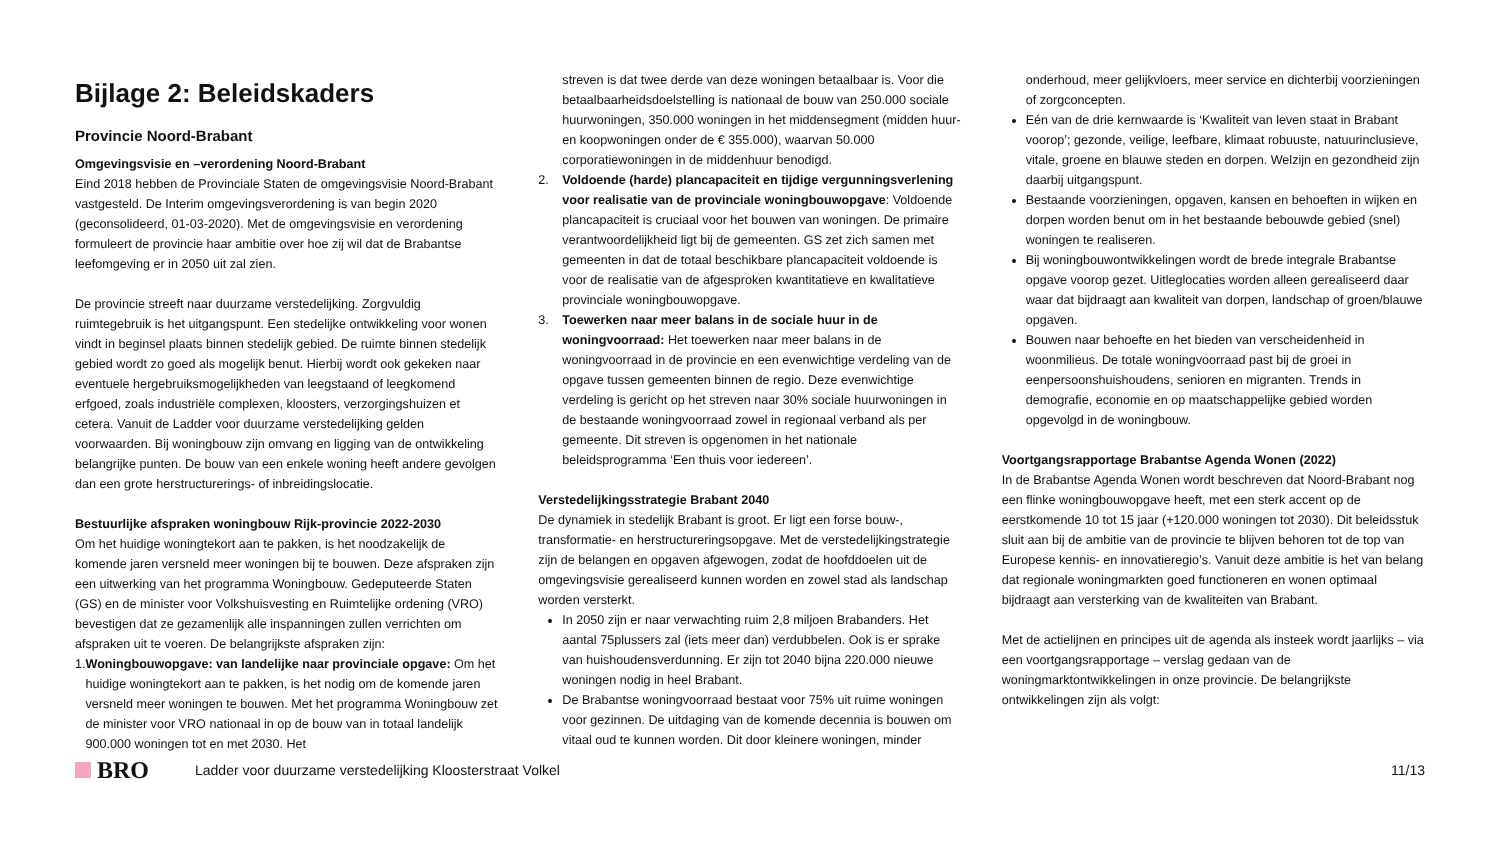Bijlage 2: Beleidskaders
Provincie Noord-Brabant
Omgevingsvisie en –verordening Noord-Brabant
Eind 2018 hebben de Provinciale Staten de omgevingsvisie Noord-Brabant vastgesteld. De Interim omgevingsverordening is van begin 2020 (geconsolideerd, 01-03-2020). Met de omgevingsvisie en verordening formuleert de provincie haar ambitie over hoe zij wil dat de Brabantse leefomgeving er in 2050 uit zal zien.
De provincie streeft naar duurzame verstedelijking. Zorgvuldig ruimtegebruik is het uitgangspunt. Een stedelijke ontwikkeling voor wonen vindt in beginsel plaats binnen stedelijk gebied. De ruimte binnen stedelijk gebied wordt zo goed als mogelijk benut. Hierbij wordt ook gekeken naar eventuele hergebruiksmogelijkheden van leegstaand of leegkomend erfgoed, zoals industriële complexen, kloosters, verzorgingshuizen et cetera. Vanuit de Ladder voor duurzame verstedelijking gelden voorwaarden. Bij woningbouw zijn omvang en ligging van de ontwikkeling belangrijke punten. De bouw van een enkele woning heeft andere gevolgen dan een grote herstructurerings- of inbreidingslocatie.
Bestuurlijke afspraken woningbouw Rijk-provincie 2022-2030
Om het huidige woningtekort aan te pakken, is het noodzakelijk de komende jaren versneld meer woningen bij te bouwen. Deze afspraken zijn een uitwerking van het programma Woningbouw. Gedeputeerde Staten (GS) en de minister voor Volkshuisvesting en Ruimtelijke ordening (VRO) bevestigen dat ze gezamenlijk alle inspanningen zullen verrichten om afspraken uit te voeren. De belangrijkste afspraken zijn:
1. Woningbouwopgave: van landelijke naar provinciale opgave: Om het huidige woningtekort aan te pakken, is het nodig om de komende jaren versneld meer woningen te bouwen. Met het programma Woningbouw zet de minister voor VRO nationaal in op de bouw van in totaal landelijk 900.000 woningen tot en met 2030. Het
streven is dat twee derde van deze woningen betaalbaar is. Voor die betaalbaarheidsdoelstelling is nationaal de bouw van 250.000 sociale huurwoningen, 350.000 woningen in het middensegment (midden huur- en koopwoningen onder de € 355.000), waarvan 50.000 corporatiewoningen in de middenhuur benodigd.
2. Voldoende (harde) plancapaciteit en tijdige vergunningsverlening voor realisatie van de provinciale woningbouwopgave: Voldoende plancapaciteit is cruciaal voor het bouwen van woningen. De primaire verantwoordelijkheid ligt bij de gemeenten. GS zet zich samen met gemeenten in dat de totaal beschikbare plancapaciteit voldoende is voor de realisatie van de afgesproken kwantitatieve en kwalitatieve provinciale woningbouwopgave.
3. Toewerken naar meer balans in de sociale huur in de woningvoorraad: Het toewerken naar meer balans in de woningvoorraad in de provincie en een evenwichtige verdeling van de opgave tussen gemeenten binnen de regio. Deze evenwichtige verdeling is gericht op het streven naar 30% sociale huurwoningen in de bestaande woningvoorraad zowel in regionaal verband als per gemeente. Dit streven is opgenomen in het nationale beleidsprogramma ‘Een thuis voor iedereen’.
Verstedelijkingsstrategie Brabant 2040
De dynamiek in stedelijk Brabant is groot. Er ligt een forse bouw-, transformatie- en herstructureringsopgave. Met de verstedelijkingstrategie zijn de belangen en opgaven afgewogen, zodat de hoofddoelen uit de omgevingsvisie gerealiseerd kunnen worden en zowel stad als landschap worden versterkt.
In 2050 zijn er naar verwachting ruim 2,8 miljoen Brabanders. Het aantal 75plussers zal (iets meer dan) verdubbelen. Ook is er sprake van huishoudensverdunning. Er zijn tot 2040 bijna 220.000 nieuwe woningen nodig in heel Brabant.
De Brabantse woningvoorraad bestaat voor 75% uit ruime woningen voor gezinnen. De uitdaging van de komende decennia is bouwen om vitaal oud te kunnen worden. Dit door kleinere woningen, minder
onderhoud, meer gelijkvloers, meer service en dichterbij voorzieningen of zorgconcepten.
Eén van de drie kernwaarde is ‘Kwaliteit van leven staat in Brabant voorop’; gezonde, veilige, leefbare, klimaat robuuste, natuurinclusieve, vitale, groene en blauwe steden en dorpen. Welzijn en gezondheid zijn daarbij uitgangspunt.
Bestaande voorzieningen, opgaven, kansen en behoeften in wijken en dorpen worden benut om in het bestaande bebouwde gebied (snel) woningen te realiseren.
Bij woningbouwontwikkelingen wordt de brede integrale Brabantse opgave voorop gezet. Uitleglocaties worden alleen gerealiseerd daar waar dat bijdraagt aan kwaliteit van dorpen, landschap of groen/blauwe opgaven.
Bouwen naar behoefte en het bieden van verscheidenheid in woonmilieus. De totale woningvoorraad past bij de groei in eenpersoonshuishoudens, senioren en migranten. Trends in demografie, economie en op maatschappelijke gebied worden opgevolgd in de woningbouw.
Voortgangsrapportage Brabantse Agenda Wonen (2022)
In de Brabantse Agenda Wonen wordt beschreven dat Noord-Brabant nog een flinke woningbouwopgave heeft, met een sterk accent op de eerstkomende 10 tot 15 jaar (+120.000 woningen tot 2030). Dit beleidsstuk sluit aan bij de ambitie van de provincie te blijven behoren tot de top van Europese kennis- en innovatieregio’s. Vanuit deze ambitie is het van belang dat regionale woningmarkten goed functioneren en wonen optimaal bijdraagt aan versterking van de kwaliteiten van Brabant.
Met de actielijnen en principes uit de agenda als insteek wordt jaarlijks – via een voortgangsrapportage – verslag gedaan van de woningmarktontwikkelingen in onze provincie. De belangrijkste ontwikkelingen zijn als volgt:
BRO
Ladder voor duurzame verstedelijking Kloosterstraat Volkel
11/13